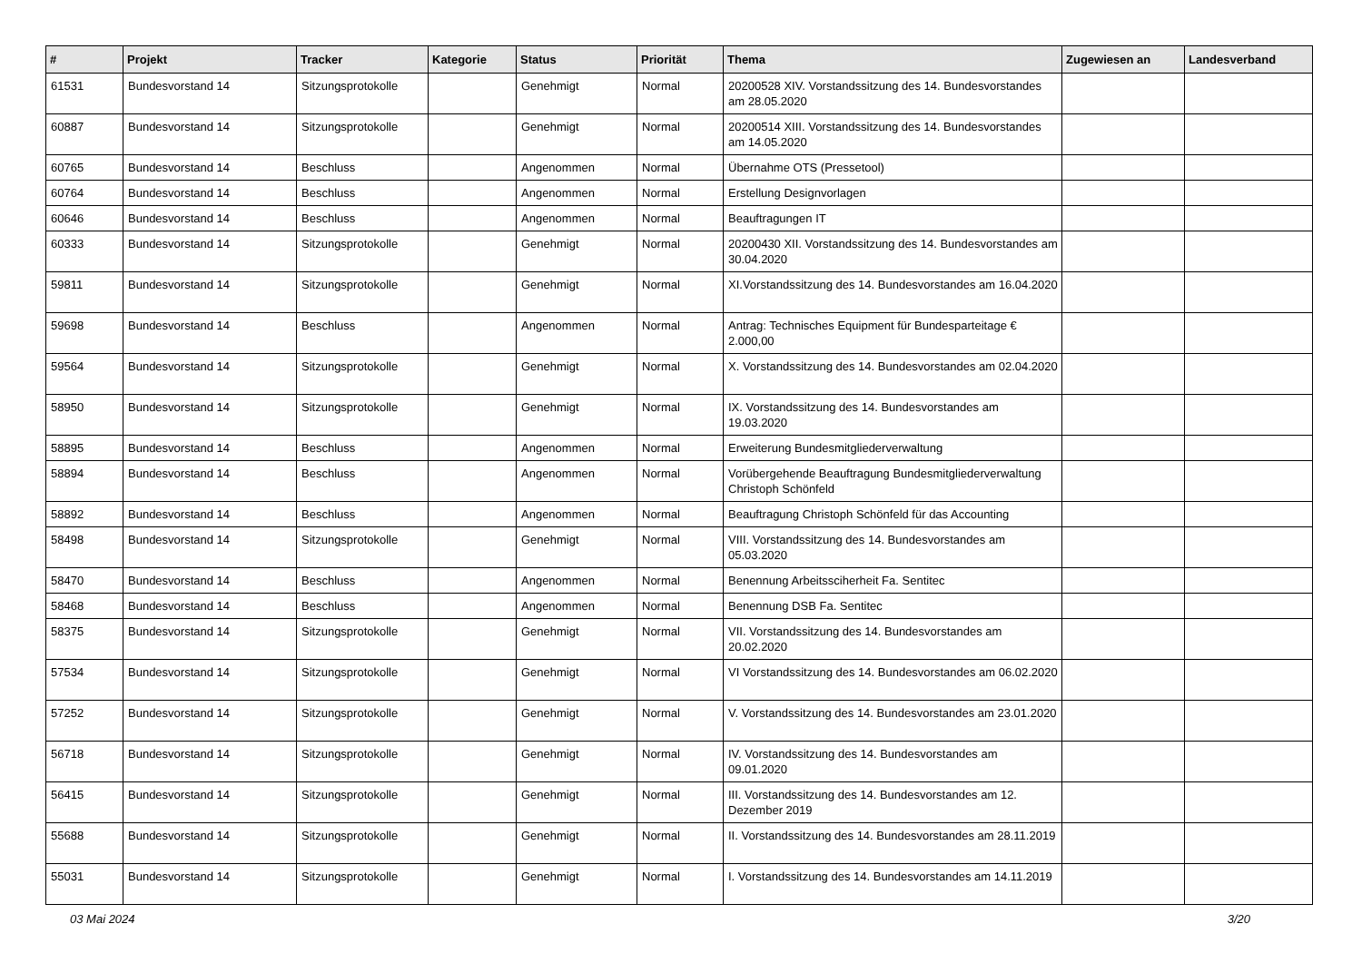| # | Projekt | Tracker | Kategorie | Status | Priorität | Thema | Zugewiesen an | Landesverband |
| --- | --- | --- | --- | --- | --- | --- | --- | --- |
| 61531 | Bundesvorstand 14 | Sitzungsprotokolle | | Genehmigt | Normal | 20200528 XIV. Vorstandssitzung des 14. Bundesvorstandes am 28.05.2020 | | |
| 60887 | Bundesvorstand 14 | Sitzungsprotokolle | | Genehmigt | Normal | 20200514 XIII. Vorstandssitzung des 14. Bundesvorstandes am 14.05.2020 | | |
| 60765 | Bundesvorstand 14 | Beschluss | | Angenommen | Normal | Übernahme OTS (Pressetool) | | |
| 60764 | Bundesvorstand 14 | Beschluss | | Angenommen | Normal | Erstellung Designvorlagen | | |
| 60646 | Bundesvorstand 14 | Beschluss | | Angenommen | Normal | Beauftragungen IT | | |
| 60333 | Bundesvorstand 14 | Sitzungsprotokolle | | Genehmigt | Normal | 20200430 XII. Vorstandssitzung des 14. Bundesvorstandes am 30.04.2020 | | |
| 59811 | Bundesvorstand 14 | Sitzungsprotokolle | | Genehmigt | Normal | XI.Vorstandssitzung des 14. Bundesvorstandes am 16.04.2020 | | |
| 59698 | Bundesvorstand 14 | Beschluss | | Angenommen | Normal | Antrag: Technisches Equipment für Bundesparteitage € 2.000,00 | | |
| 59564 | Bundesvorstand 14 | Sitzungsprotokolle | | Genehmigt | Normal | X. Vorstandssitzung des 14. Bundesvorstandes am 02.04.2020 | | |
| 58950 | Bundesvorstand 14 | Sitzungsprotokolle | | Genehmigt | Normal | IX. Vorstandssitzung des 14. Bundesvorstandes am 19.03.2020 | | |
| 58895 | Bundesvorstand 14 | Beschluss | | Angenommen | Normal | Erweiterung Bundesmitgliederverwaltung | | |
| 58894 | Bundesvorstand 14 | Beschluss | | Angenommen | Normal | Vorübergehende Beauftragung Bundesmitgliederverwaltung Christoph Schönfeld | | |
| 58892 | Bundesvorstand 14 | Beschluss | | Angenommen | Normal | Beauftragung Christoph Schönfeld für das Accounting | | |
| 58498 | Bundesvorstand 14 | Sitzungsprotokolle | | Genehmigt | Normal | VIII. Vorstandssitzung des 14. Bundesvorstandes am 05.03.2020 | | |
| 58470 | Bundesvorstand 14 | Beschluss | | Angenommen | Normal | Benennung Arbeitssciherheit Fa. Sentitec | | |
| 58468 | Bundesvorstand 14 | Beschluss | | Angenommen | Normal | Benennung DSB Fa. Sentitec | | |
| 58375 | Bundesvorstand 14 | Sitzungsprotokolle | | Genehmigt | Normal | VII. Vorstandssitzung des 14. Bundesvorstandes am 20.02.2020 | | |
| 57534 | Bundesvorstand 14 | Sitzungsprotokolle | | Genehmigt | Normal | VI Vorstandssitzung des 14. Bundesvorstandes am 06.02.2020 | | |
| 57252 | Bundesvorstand 14 | Sitzungsprotokolle | | Genehmigt | Normal | V. Vorstandssitzung des 14. Bundesvorstandes am 23.01.2020 | | |
| 56718 | Bundesvorstand 14 | Sitzungsprotokolle | | Genehmigt | Normal | IV. Vorstandssitzung des 14. Bundesvorstandes am 09.01.2020 | | |
| 56415 | Bundesvorstand 14 | Sitzungsprotokolle | | Genehmigt | Normal | III. Vorstandssitzung des 14. Bundesvorstandes am 12. Dezember 2019 | | |
| 55688 | Bundesvorstand 14 | Sitzungsprotokolle | | Genehmigt | Normal | II. Vorstandssitzung des 14. Bundesvorstandes am 28.11.2019 | | |
| 55031 | Bundesvorstand 14 | Sitzungsprotokolle | | Genehmigt | Normal | I. Vorstandssitzung des 14. Bundesvorstandes am 14.11.2019 | | |
03 Mai 2024 3/20